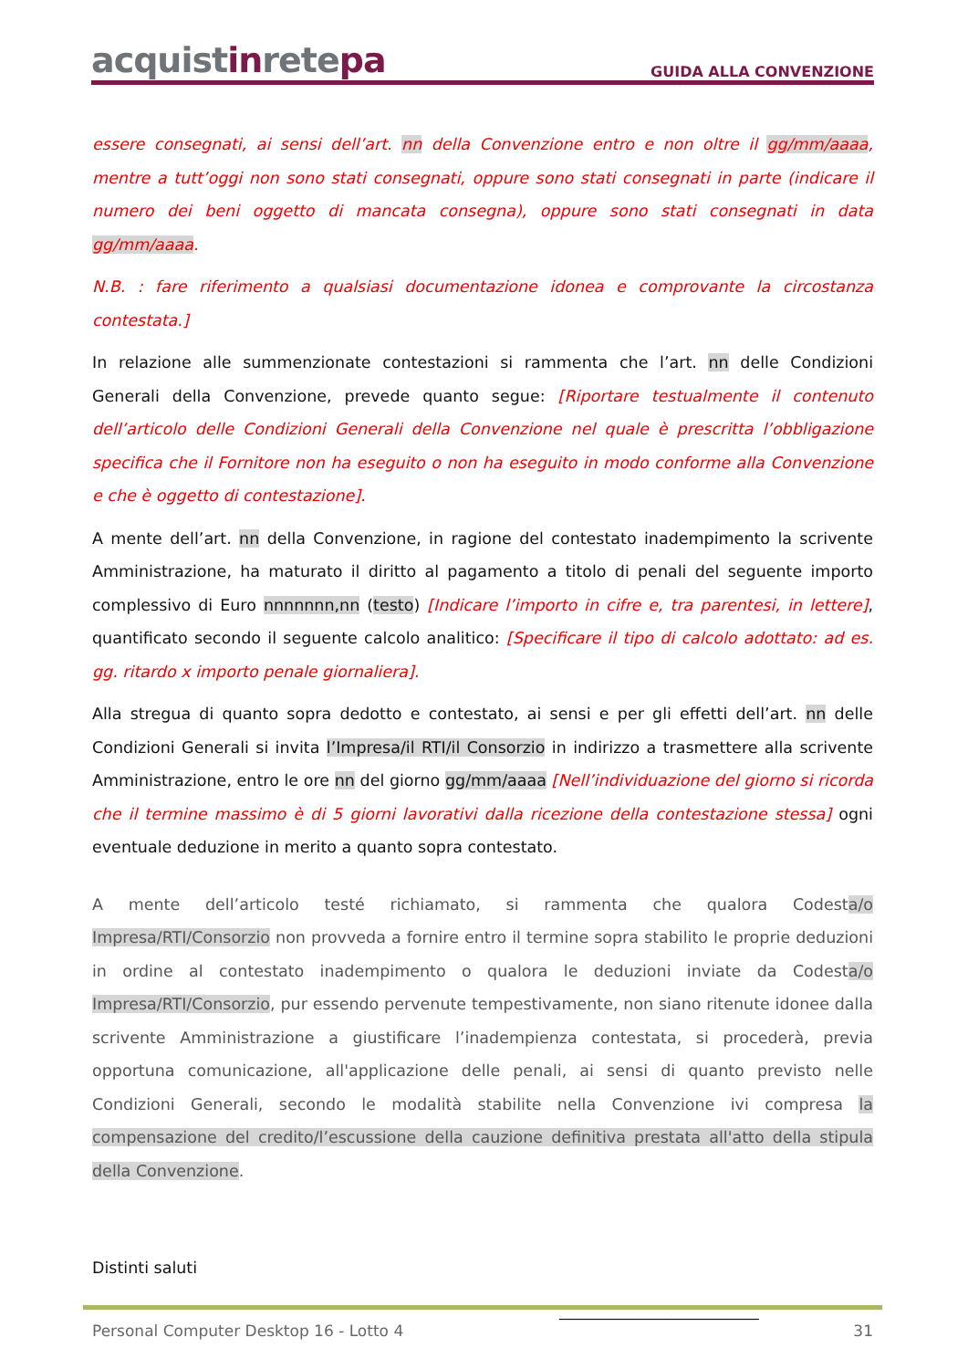acquistinretepa
GUIDA ALLA CONVENZIONE
essere consegnati, ai sensi dell’art. nn della Convenzione entro e non oltre il gg/mm/aaaa, mentre a tutt’oggi non sono stati consegnati, oppure sono stati consegnati in parte (indicare il numero dei beni oggetto di mancata consegna), oppure sono stati consegnati in data gg/mm/aaaa.
N.B. : fare riferimento a qualsiasi documentazione idonea e comprovante la circostanza contestata.]
In relazione alle summenzionate contestazioni si rammenta che l’art. nn delle Condizioni Generali della Convenzione, prevede quanto segue: [Riportare testualmente il contenuto dell’articolo delle Condizioni Generali della Convenzione nel quale è prescritta l’obbligazione specifica che il Fornitore non ha eseguito o non ha eseguito in modo conforme alla Convenzione e che è oggetto di contestazione].
A mente dell’art. nn della Convenzione, in ragione del contestato inadempimento la scrivente Amministrazione, ha maturato il diritto al pagamento a titolo di penali del seguente importo complessivo di Euro nnnnnnn,nn (testo) [Indicare l’importo in cifre e, tra parentesi, in lettere], quantificato secondo il seguente calcolo analitico: [Specificare il tipo di calcolo adottato: ad es. gg. ritardo x importo penale giornaliera].
Alla stregua di quanto sopra dedotto e contestato, ai sensi e per gli effetti dell’art. nn delle Condizioni Generali si invita l’Impresa/il RTI/il Consorzio in indirizzo a trasmettere alla scrivente Amministrazione, entro le ore nn del giorno gg/mm/aaaa [Nell’individuazione del giorno si ricorda che il termine massimo è di 5 giorni lavorativi dalla ricezione della contestazione stessa] ogni eventuale deduzione in merito a quanto sopra contestato.
A mente dell’articolo testé richiamato, si rammenta che qualora Codesta/o Impresa/RTI/Consorzio non provveda a fornire entro il termine sopra stabilito le proprie deduzioni in ordine al contestato inadempimento o qualora le deduzioni inviate da Codesta/o Impresa/RTI/Consorzio, pur essendo pervenute tempestivamente, non siano ritenute idonee dalla scrivente Amministrazione a giustificare l’inadempienza contestata, si procederà, previa opportuna comunicazione, all'applicazione delle penali, ai sensi di quanto previsto nelle Condizioni Generali, secondo le modalità stabilite nella Convenzione ivi compresa la compensazione del credito/l’escussione della cauzione definitiva prestata all'atto della stipula della Convenzione.
Distinti saluti
_________________________
Personal Computer Desktop 16 - Lotto 4 31